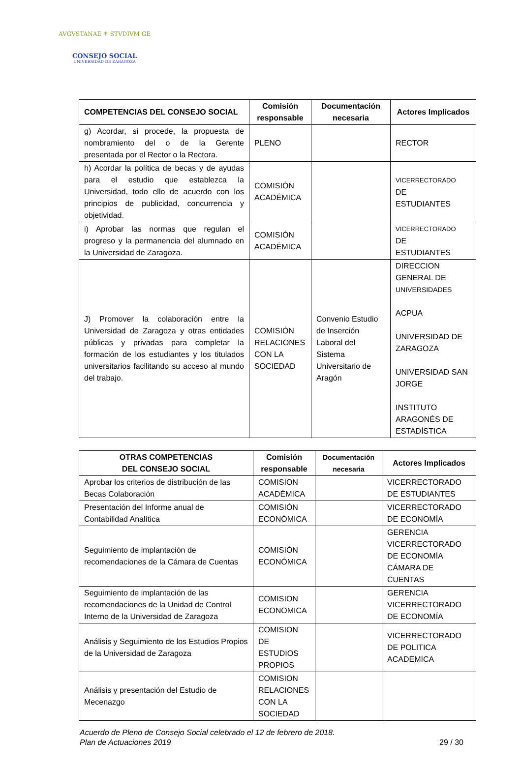AVGVSTANAE ✝ STVDIVM GE
CONSEJO SOCIAL
UNIVERSIDAD DE ZARAGOZA
| COMPETENCIAS DEL CONSEJO SOCIAL | Comisión responsable | Documentación necesaria | Actores Implicados |
| --- | --- | --- | --- |
| g) Acordar, si procede, la propuesta de nombramiento del o de la Gerente presentada por el Rector o la Rectora. | PLENO | | RECTOR |
| h) Acordar la política de becas y de ayudas para el estudio que establezca la Universidad, todo ello de acuerdo con los principios de publicidad, concurrencia y objetividad. | COMISIÓN ACADÉMICA | | VICERRECTORADO DE ESTUDIANTES |
| i) Aprobar las normas que regulan el progreso y la permanencia del alumnado en la Universidad de Zaragoza. | COMISIÓN ACADÉMICA | | VICERRECTORADO DE ESTUDIANTES |
| J) Promover la colaboración entre la Universidad de Zaragoza y otras entidades públicas y privadas para completar la formación de los estudiantes y los titulados universitarios facilitando su acceso al mundo del trabajo. | COMISIÓN RELACIONES CON LA SOCIEDAD | Convenio Estudio de Inserción Laboral del Sistema Universitario de Aragón | DIRECCION GENERAL DE UNIVERSIDADES ACPUA UNIVERSIDAD DE ZARAGOZA UNIVERSIDAD SAN JORGE INSTITUTO ARAGONÉS DE ESTADÍSTICA |
| OTRAS COMPETENCIAS DEL CONSEJO SOCIAL | Comisión responsable | Documentación necesaria | Actores Implicados |
| --- | --- | --- | --- |
| Aprobar los criterios de distribución de las Becas Colaboración | COMISION ACADÉMICA | | VICERRECTORADO DE ESTUDIANTES |
| Presentación del Informe anual de Contabilidad Analítica | COMISIÓN ECONÓMICA | | VICERRECTORADO DE ECONOMÍA |
| Seguimiento de implantación de recomendaciones de la Cámara de Cuentas | COMISIÓN ECONÓMICA | | GERENCIA VICERRECTORADO DE ECONOMÍA CÁMARA DE CUENTAS |
| Seguimiento de implantación de las recomendaciones de la Unidad de Control Interno de la Universidad de Zaragoza | COMISION ECONOMICA | | GERENCIA VICERRECTORADO DE ECONOMÍA |
| Análisis y Seguimiento de los Estudios Propios de la Universidad de Zaragoza | COMISION DE ESTUDIOS PROPIOS | | VICERRECTORADO DE POLITICA ACADEMICA |
| Análisis y presentación del Estudio de Mecenazgo | COMISION RELACIONES CON LA SOCIEDAD | | |
Acuerdo de Pleno de Consejo Social celebrado el 12 de febrero de 2018.
Plan de Actuaciones 2019 29 / 30